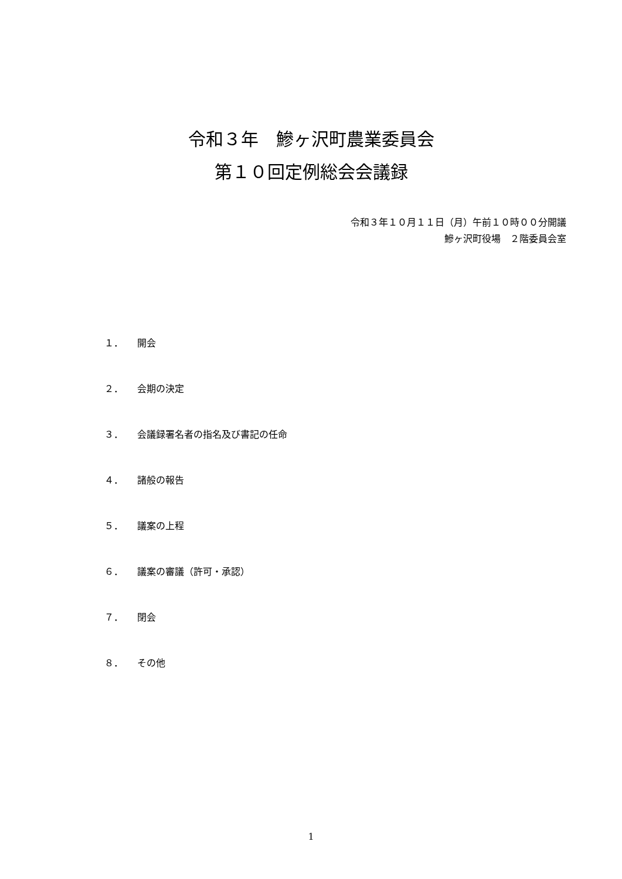令和３年　鰺ヶ沢町農業委員会
第１０回定例総会会議録
令和３年１０月１１日（月）午前１０時００分開議
鰺ヶ沢町役場　２階委員会室
１． 開会
２． 会期の決定
３． 会議録署名者の指名及び書記の任命
４． 諸般の報告
５． 議案の上程
６． 議案の審議（許可・承認）
７． 閉会
８． その他
1